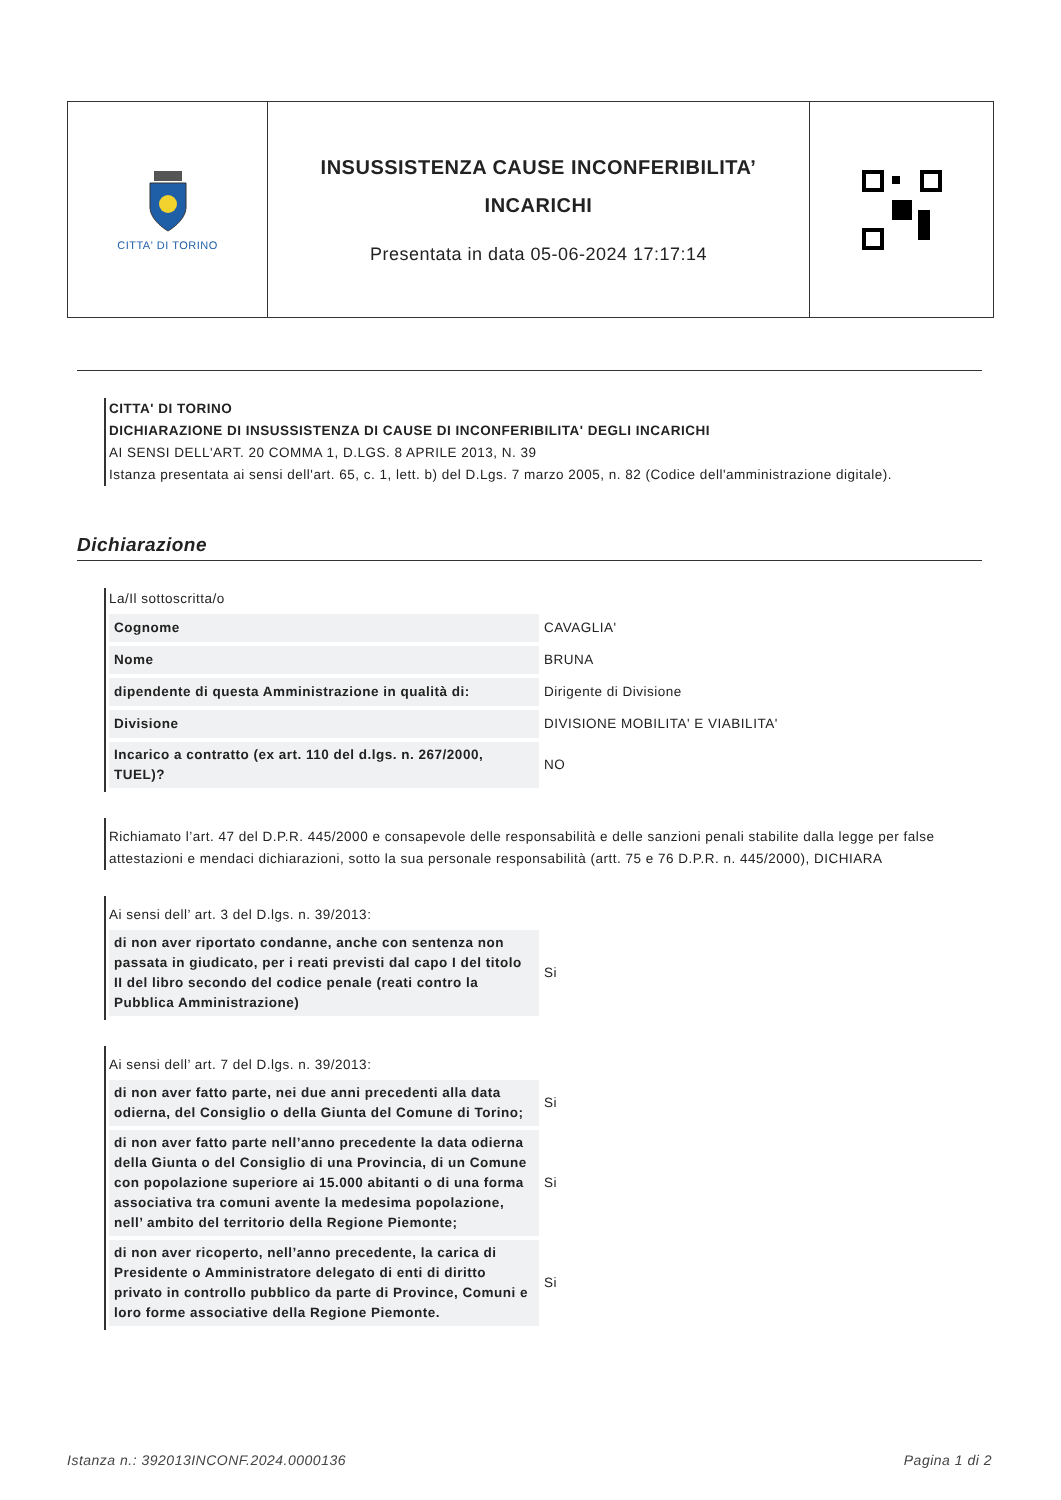CITTA' DI TORINO
INSUSSISTENZA CAUSE INCONFERIBILITA’
INCARICHI
Presentata in data 05-06-2024 17:17:14
CITTA' DI TORINO
DICHIARAZIONE DI INSUSSISTENZA DI CAUSE DI INCONFERIBILITA' DEGLI INCARICHI
AI SENSI DELL'ART. 20 COMMA 1, D.LGS. 8 APRILE 2013, N. 39
Istanza presentata ai sensi dell'art. 65, c. 1, lett. b) del D.Lgs. 7 marzo 2005, n. 82 (Codice dell'amministrazione digitale).
Dichiarazione
La/Il sottoscritta/o
| Cognome | CAVAGLIA' |
| Nome | BRUNA |
| dipendente di questa Amministrazione in qualità di: | Dirigente di Divisione |
| Divisione | DIVISIONE MOBILITA' E VIABILITA' |
| Incarico a contratto (ex art. 110 del d.lgs. n. 267/2000, TUEL)? | NO |
Richiamato l’art. 47 del D.P.R. 445/2000 e consapevole delle responsabilità e delle sanzioni penali stabilite dalla legge per false attestazioni e mendaci dichiarazioni, sotto la sua personale responsabilità (artt. 75 e 76 D.P.R. n. 445/2000), DICHIARA
Ai sensi dell’ art. 3 del D.lgs. n. 39/2013:
| di non aver riportato condanne, anche con sentenza non passata in giudicato, per i reati previsti dal capo I del titolo II del libro secondo del codice penale (reati contro la Pubblica Amministrazione) | Si |
Ai sensi dell’ art. 7 del D.lgs. n. 39/2013:
| di non aver fatto parte, nei due anni precedenti alla data odierna, del Consiglio o della Giunta del Comune di Torino; | Si |
| di non aver fatto parte nell’anno precedente la data odierna della Giunta o del Consiglio di una Provincia, di un Comune con popolazione superiore ai 15.000 abitanti o di una forma associativa tra comuni avente la medesima popolazione, nell’ ambito del territorio della Regione Piemonte; | Si |
| di non aver ricoperto, nell’anno precedente, la carica di Presidente o Amministratore delegato di enti di diritto privato in controllo pubblico da parte di Province, Comuni e loro forme associative della Regione Piemonte. | Si |
Istanza n.: 392013INCONF.2024.0000136 Pagina 1 di 2